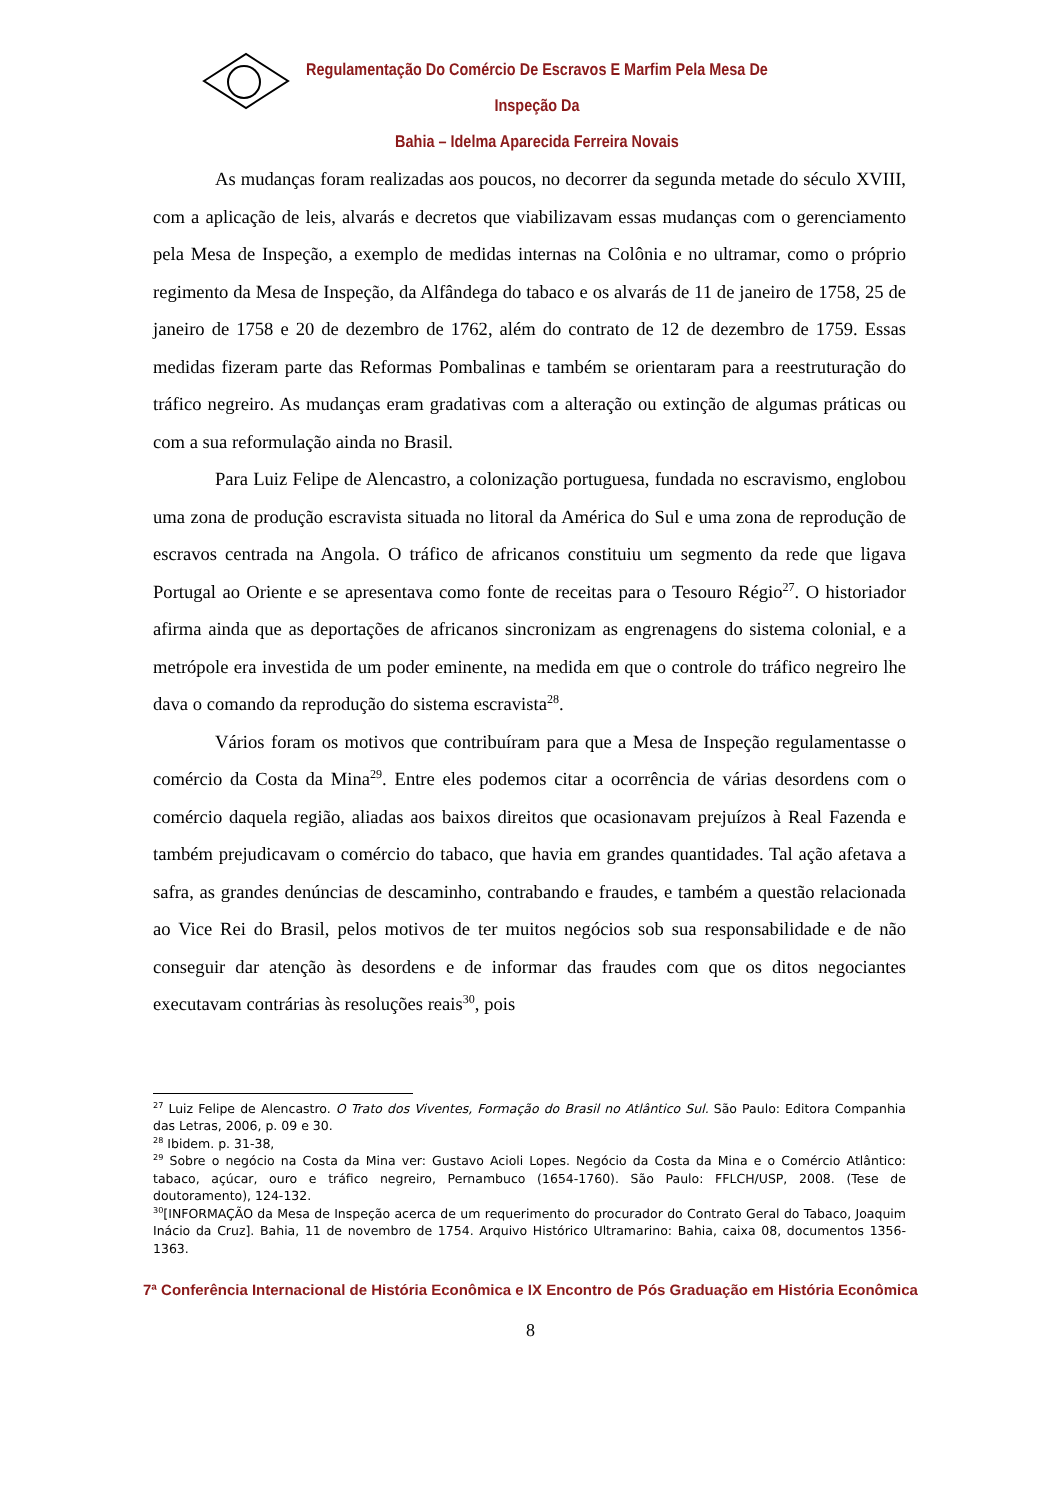Regulamentação Do Comércio De Escravos E Marfim Pela Mesa De Inspeção Da
Bahia – Idelma Aparecida Ferreira Novais
As mudanças foram realizadas aos poucos, no decorrer da segunda metade do século XVIII, com a aplicação de leis, alvarás e decretos que viabilizavam essas mudanças com o gerenciamento pela Mesa de Inspeção, a exemplo de medidas internas na Colônia e no ultramar, como o próprio regimento da Mesa de Inspeção, da Alfândega do tabaco e os alvarás de 11 de janeiro de 1758, 25 de janeiro de 1758 e 20 de dezembro de 1762, além do contrato de 12 de dezembro de 1759. Essas medidas fizeram parte das Reformas Pombalinas e também se orientaram para a reestruturação do tráfico negreiro. As mudanças eram gradativas com a alteração ou extinção de algumas práticas ou com a sua reformulação ainda no Brasil.
Para Luiz Felipe de Alencastro, a colonização portuguesa, fundada no escravismo, englobou uma zona de produção escravista situada no litoral da América do Sul e uma zona de reprodução de escravos centrada na Angola. O tráfico de africanos constituiu um segmento da rede que ligava Portugal ao Oriente e se apresentava como fonte de receitas para o Tesouro Régio<sup>27</sup>. O historiador afirma ainda que as deportações de africanos sincronizam as engrenagens do sistema colonial, e a metrópole era investida de um poder eminente, na medida em que o controle do tráfico negreiro lhe dava o comando da reprodução do sistema escravista<sup>28</sup>.
Vários foram os motivos que contribuíram para que a Mesa de Inspeção regulamentasse o comércio da Costa da Mina<sup>29</sup>. Entre eles podemos citar a ocorrência de várias desordens com o comércio daquela região, aliadas aos baixos direitos que ocasionavam prejuízos à Real Fazenda e também prejudicavam o comércio do tabaco, que havia em grandes quantidades. Tal ação afetava a safra, as grandes denúncias de descaminho, contrabando e fraudes, e também a questão relacionada ao Vice Rei do Brasil, pelos motivos de ter muitos negócios sob sua responsabilidade e de não conseguir dar atenção às desordens e de informar das fraudes com que os ditos negociantes executavam contrárias às resoluções reais<sup>30</sup>, pois
<sup>27</sup> Luiz Felipe de Alencastro. O Trato dos Viventes, Formação do Brasil no Atlântico Sul. São Paulo: Editora Companhia das Letras, 2006, p. 09 e 30.
<sup>28</sup> Ibidem. p. 31-38,
<sup>29</sup> Sobre o negócio na Costa da Mina ver: Gustavo Acioli Lopes. Negócio da Costa da Mina e o Comércio Atlântico: tabaco, açúcar, ouro e tráfico negreiro, Pernambuco (1654-1760). São Paulo: FFLCH/USP, 2008. (Tese de doutoramento), 124-132.
<sup>30</sup> [INFORMAÇÃO da Mesa de Inspeção acerca de um requerimento do procurador do Contrato Geral do Tabaco, Joaquim Inácio da Cruz]. Bahia, 11 de novembro de 1754. Arquivo Histórico Ultramarino: Bahia, caixa 08, documentos 1356-1363.
7ª Conferência Internacional de História Econômica e IX Encontro de Pós Graduação em História Econômica
8